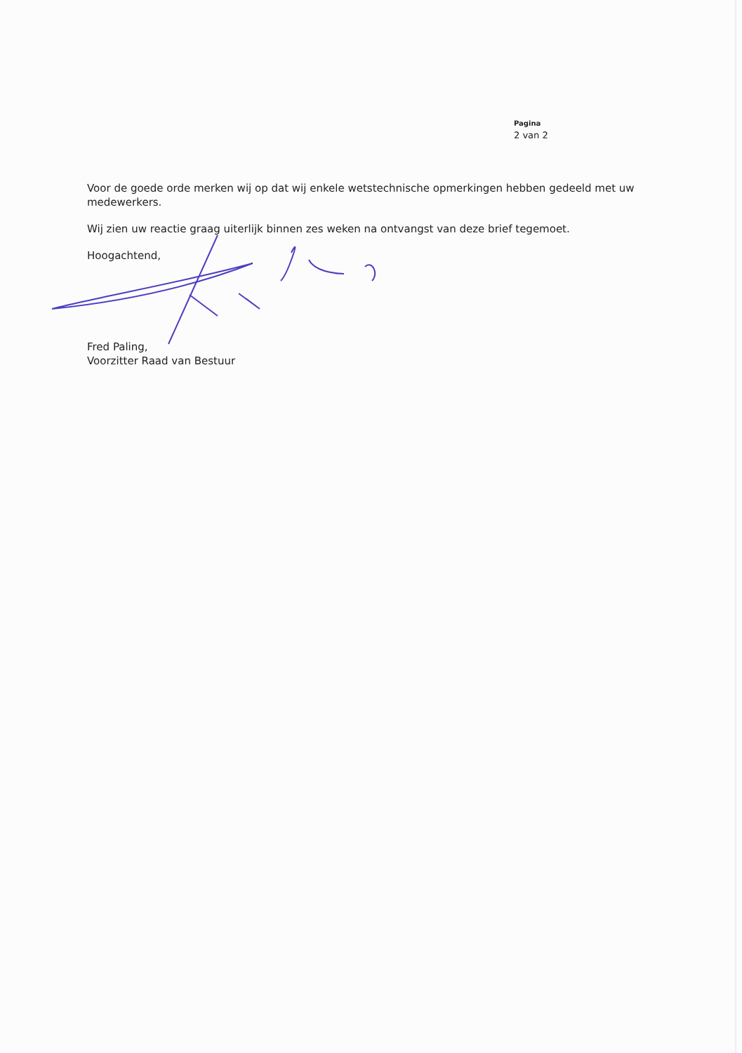Pagina
2 van 2
Voor de goede orde merken wij op dat wij enkele wetstechnische opmerkingen hebben gedeeld met uw medewerkers.
Wij zien uw reactie graag uiterlijk binnen zes weken na ontvangst van deze brief tegemoet.
Hoogachtend,
Fred Paling,
Voorzitter Raad van Bestuur